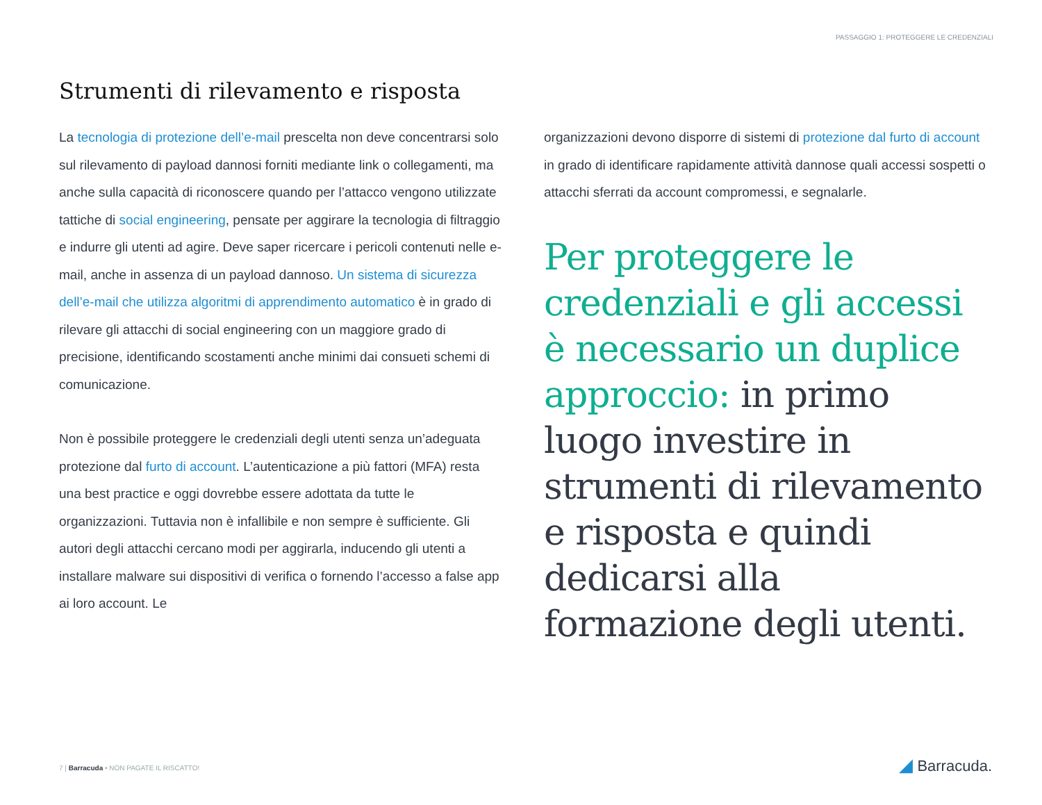PASSAGGIO 1: PROTEGGERE LE CREDENZIALI
Strumenti di rilevamento e risposta
La tecnologia di protezione dell’e-mail prescelta non deve concentrarsi solo sul rilevamento di payload dannosi forniti mediante link o collegamenti, ma anche sulla capacità di riconoscere quando per l’attacco vengono utilizzate tattiche di social engineering, pensate per aggirare la tecnologia di filtraggio e indurre gli utenti ad agire. Deve saper ricercare i pericoli contenuti nelle e-mail, anche in assenza di un payload dannoso. Un sistema di sicurezza dell’e-mail che utilizza algoritmi di apprendimento automatico è in grado di rilevare gli attacchi di social engineering con un maggiore grado di precisione, identificando scostamenti anche minimi dai consueti schemi di comunicazione.
Non è possibile proteggere le credenziali degli utenti senza un’adeguata protezione dal furto di account. L’autenticazione a più fattori (MFA) resta una best practice e oggi dovrebbe essere adottata da tutte le organizzazioni. Tuttavia non è infallibile e non sempre è sufficiente. Gli autori degli attacchi cercano modi per aggirarla, inducendo gli utenti a installare malware sui dispositivi di verifica o fornendo l’accesso a false app ai loro account. Le
organizzazioni devono disporre di sistemi di protezione dal furto di account in grado di identificare rapidamente attività dannose quali accessi sospetti o attacchi sferrati da account compromessi, e segnalarle.
Per proteggere le credenziali e gli accessi è necessario un duplice approccio: in primo luogo investire in strumenti di rilevamento e risposta e quindi dedicarsi alla formazione degli utenti.
7 | Barracuda • NON PAGATE IL RISCATTO!
◢ Barracuda.